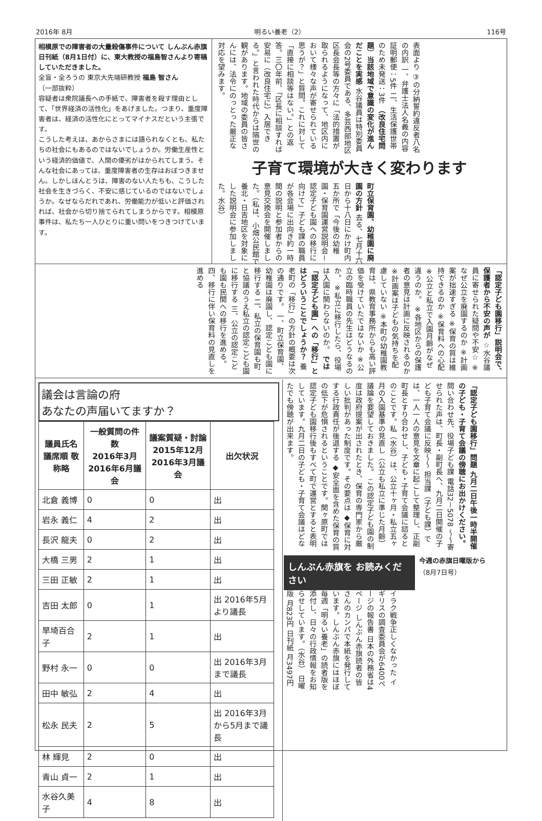2016年 8月 明るい養老（2） 116号
相模原での障害者の大量殺傷事件について しんぶん赤旗日刊紙（8月1日付）に、東大教授の福島智さんより寄稿していただきました。
全盲・全ろうの 東京大先端研教授 福島 智さん
（一部抜粋）
容疑者は衆院議長への手紙で、障害者を殺す理由として、「世界経済の活性化」をあげました。つまり、重度障害者は、経済の活性化にとってマイナスだという主張です。
こうした考えは、あからさまには語られなくとも、私たちの社会にもあるのではないでしょうか。労働生産性という経済的価値で、人間の優劣がはかられてしまう。そんな社会にあっては、重度障害者の生存はおぼつきません。しかしほんとうは、障害のない人たちも、こうした社会を生きづらく、不安に感じているのではないでしょうか。なぜならだれであれ、労働能力が低いと評価されれば、社会から切り捨てられてしまうからです。相模原事件は、私たち一人ひとりに重い問いをつきつけています。
表面より ③の分納誓約違反者八名の内訳 一、弁護士法人名義の内容証明郵便：5件 二、生活保護世帯のため未発送：3件 （改良住宅問題）当該地域で意識の変化が進んだことを実感 水谷議員は特別委員会の2号委員である、多芸西部地区区長会長等の方々に「法的措置が取られるようになって、地区内において様々な声が寄せられている思うが？」と質問。これに対して「直接に相談等はない。」との返答。三〇年前、「区長に相談すれば安易に（改良住宅に）入居できる。」と言われた時代からは隔世の観があります。地域の委員の皆さんには、法令にのっとった厳正な対応を望みます。
子育て環境が大きく変わります
町立保育園、幼稚園に廃園の方針 去る、七月十六日から十八日にかけ町内五か所で「今後の幼稚園・保育園運営説明会－認定子ども園への移行に向けて」子ども課の職員が各会場に出向き約一時間の説明と参加者からの意見交換会を開催しました。（私は、小畑公民館で養北・日吉地区を対象にした説明会に参加しました。水谷）
「認定子ども園移行」説明会で、保護者から不安の声が ☆水谷議員に寄せられた疑問や不安☆ ※なぜ公立を廃園するのか ※計画案が拙速すぎる ※保育の質は維持できるのか ※保育料への心配 ※公立と私立で入園月齢がなぜ違うのか。 ※各地区からの保護者の意見は計画に反映されるのか ※計画案は子どもの気持ちを配慮していない ※本町の幼稚園教育は、県教育事務所からも高い評価を受けていたではないか ※公立の臨時職員の先生はどうなるのか。 ※私立に移行したら、役場は入園に関わらないのか。 では「認定子ども園」への「移行」とはどういうことでしょうか？ 養老町の「移行」の方針の概要は次の通りです。 一、町立保育園、幼稚園は廃園し、認定こども園に移行する 二、私立の保育園も町と協議のうえ私立の認定こども園に移行する 三、公立の認定こども園も民間への移行を進める。 四、移行に伴い保育料の見直しを進める
議会は言論の府
あなたの声届いてますか？
| 議員氏名 議席順 敬称略 | 一般質問の件数 2016年3月 2016年6月議会 | 議案質疑・討論 2015年12月 2016年3月議会 | 出欠状況 |
| --- | --- | --- | --- |
| 北倉 義博 | 0 | 0 | 出 |
| 岩永 義仁 | 4 | 2 | 出 |
| 長沢 龍夫 | 0 | 2 | 出 |
| 大橋 三男 | 2 | 1 | 出 |
| 三田 正敏 | 2 | 1 | 出 |
| 吉田 太郎 | 0 | 1 | 出 2016年5月より議長 |
| 早埼百合子 | 2 | 1 | 出 |
| 野村 永一 | 0 | 0 | 出 2016年3月まで議長 |
| 田中 敏弘 | 2 | 4 | 出 |
| 松永 民夫 | 2 | 5 | 出 2016年3月から5月まで議長 |
| 林 輝見 | 2 | 0 | 出 |
| 青山 貞一 | 2 | 1 | 出 |
| 水谷久美子 | 4 | 8 | 出 |
「認定子ども園移行」問題 九月二日午後一時半開催の子ども・子育て会議の傍聴にお出かけください。 問い合わせ先、役場子ども課 電話32－5078 ～～寄せられた声は、町長・副町長へ、九月二日開催の子ども子育て会議に反映～～ 担当課（子ども課）では、一人一人の意見を文章に起こして整理し、正副町長とすり合わせし、子ども・子育て会議に諮るとのことです。私（水谷）は、公立十ヶ月・私立五ヶ月の入園基準の見直し（公立も私立に準じた月齢）議論を要望しておきました。 この認定子ども園の制度は政府提案が出されたとき、保育の専門家から厳しい批判があった制度です。その要点は ◆保育に対する行政責任が後退する ◆安全面を含めた保育の質の低下が危惧されるということです。関ヶ原町では認定子ども園移行後もすべて町で運営とすると表明しています。九月二日の子ども・子育て会議はどなたでも傍聴が出来ます。
しんぶん赤旗を お読みください
今週の赤旗日曜版から
（8月7日号）
イラク戦争正しくなかった イギリスの調査委員会が6400ページの報告書 日本の外務省は4ページ しんぶん赤旗読者の皆さんのカンパで本紙を発行しています。しんぶん赤旗にはほぼ毎週「明るい養老」の読者版を添付し、日々の行政情報をお知らせしています。（水谷） 日曜版 月823円 日刊紙 月3497円